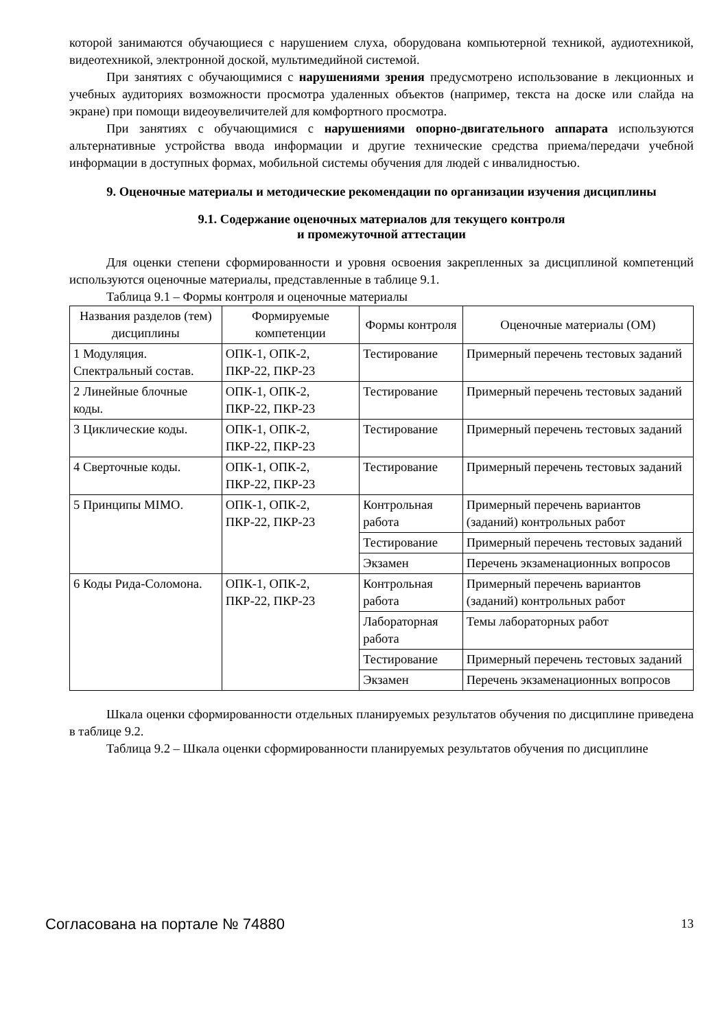которой занимаются обучающиеся с нарушением слуха, оборудована компьютерной техникой, аудиотехникой, видеотехникой, электронной доской, мультимедийной системой.
При занятиях с обучающимися с нарушениями зрения предусмотрено использование в лекционных и учебных аудиториях возможности просмотра удаленных объектов (например, текста на доске или слайда на экране) при помощи видеоувеличителей для комфортного просмотра.
При занятиях с обучающимися с нарушениями опорно-двигательного аппарата используются альтернативные устройства ввода информации и другие технические средства приема/передачи учебной информации в доступных формах, мобильной системы обучения для людей с инвалидностью.
9. Оценочные материалы и методические рекомендации по организации изучения дисциплины
9.1. Содержание оценочных материалов для текущего контроля
и промежуточной аттестации
Для оценки степени сформированности и уровня освоения закрепленных за дисциплиной компетенций используются оценочные материалы, представленные в таблице 9.1.
Таблица 9.1 – Формы контроля и оценочные материалы
| Названия разделов (тем) дисциплины | Формируемые компетенции | Формы контроля | Оценочные материалы (ОМ) |
| --- | --- | --- | --- |
| 1 Модуляция. Спектральный состав. | ОПК-1, ОПК-2, ПКР-22, ПКР-23 | Тестирование | Примерный перечень тестовых заданий |
| 2 Линейные блочные коды. | ОПК-1, ОПК-2, ПКР-22, ПКР-23 | Тестирование | Примерный перечень тестовых заданий |
| 3 Циклические коды. | ОПК-1, ОПК-2, ПКР-22, ПКР-23 | Тестирование | Примерный перечень тестовых заданий |
| 4 Сверточные коды. | ОПК-1, ОПК-2, ПКР-22, ПКР-23 | Тестирование | Примерный перечень тестовых заданий |
| 5 Принципы MIMO. | ОПК-1, ОПК-2, ПКР-22, ПКР-23 | Контрольная работа | Примерный перечень вариантов (заданий) контрольных работ |
| | | Тестирование | Примерный перечень тестовых заданий |
| | | Экзамен | Перечень экзаменационных вопросов |
| 6 Коды Рида-Соломона. | ОПК-1, ОПК-2, ПКР-22, ПКР-23 | Контрольная работа | Примерный перечень вариантов (заданий) контрольных работ |
| | | Лабораторная работа | Темы лабораторных работ |
| | | Тестирование | Примерный перечень тестовых заданий |
| | | Экзамен | Перечень экзаменационных вопросов |
Шкала оценки сформированности отдельных планируемых результатов обучения по дисциплине приведена в таблице 9.2.
Таблица 9.2 – Шкала оценки сформированности планируемых результатов обучения по дисциплине
Согласована на портале № 74880 13